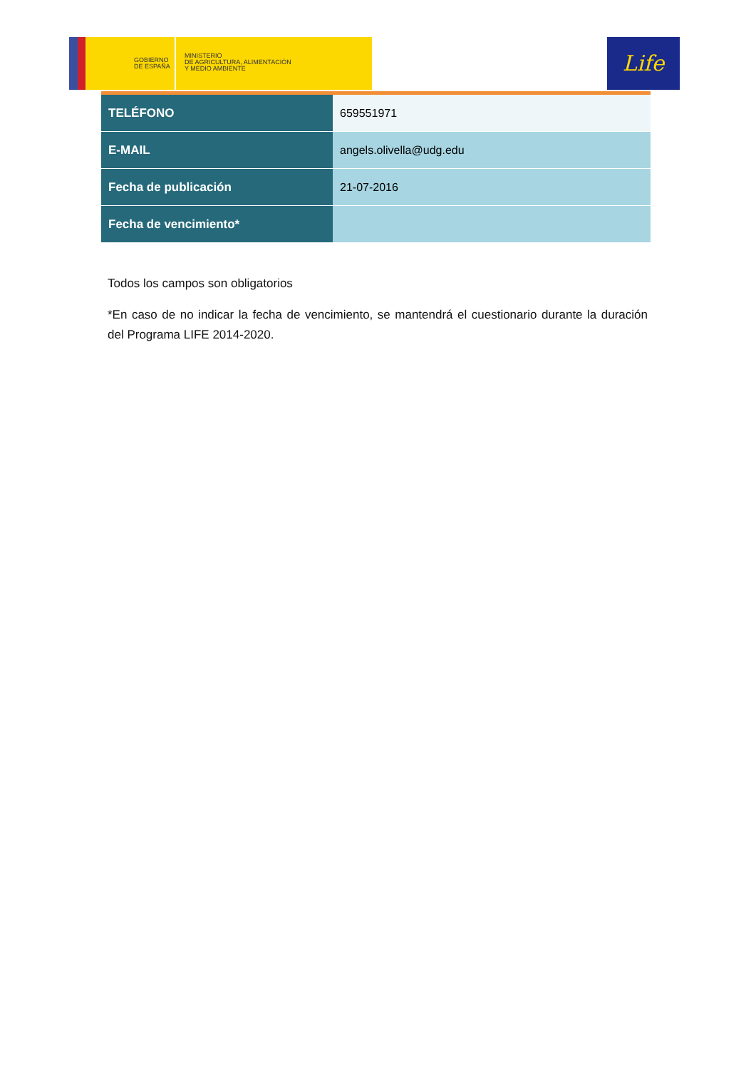GOBIERNO
DE ESPAÑA
MINISTERIO
DE AGRICULTURA, ALIMENTACIÓN
Y MEDIO AMBIENTE
Life
| TELÉFONO | 659551971 |
| E-MAIL | angels.olivella@udg.edu |
| Fecha de publicación | 21-07-2016 |
| Fecha de vencimiento* | |
Todos los campos son obligatorios
*En caso de no indicar la fecha de vencimiento, se mantendrá el cuestionario durante la duración del Programa LIFE 2014-2020.